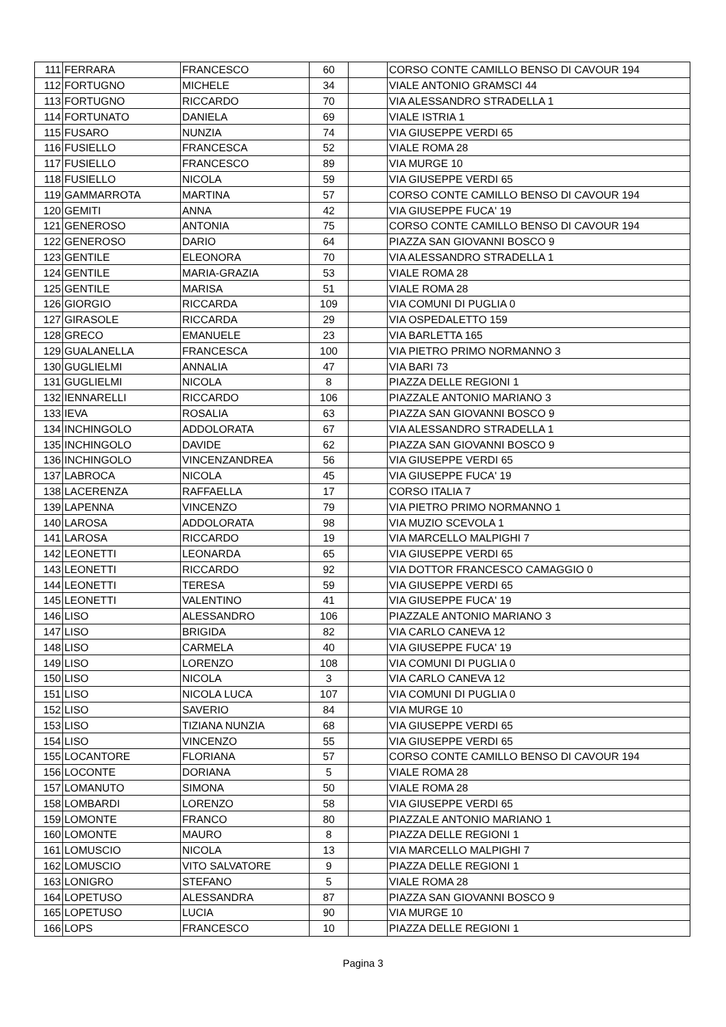| 111 | FERRARA | FRANCESCO | 60 | | CORSO CONTE CAMILLO BENSO DI CAVOUR 194 |
| 112 | FORTUGNO | MICHELE | 34 | | VIALE ANTONIO GRAMSCI 44 |
| 113 | FORTUGNO | RICCARDO | 70 | | VIA ALESSANDRO STRADELLA 1 |
| 114 | FORTUNATO | DANIELA | 69 | | VIALE ISTRIA 1 |
| 115 | FUSARO | NUNZIA | 74 | | VIA GIUSEPPE VERDI 65 |
| 116 | FUSIELLO | FRANCESCA | 52 | | VIALE ROMA 28 |
| 117 | FUSIELLO | FRANCESCO | 89 | | VIA MURGE 10 |
| 118 | FUSIELLO | NICOLA | 59 | | VIA GIUSEPPE VERDI 65 |
| 119 | GAMMARROTA | MARTINA | 57 | | CORSO CONTE CAMILLO BENSO DI CAVOUR 194 |
| 120 | GEMITI | ANNA | 42 | | VIA GIUSEPPE FUCA' 19 |
| 121 | GENEROSO | ANTONIA | 75 | | CORSO CONTE CAMILLO BENSO DI CAVOUR 194 |
| 122 | GENEROSO | DARIO | 64 | | PIAZZA SAN GIOVANNI BOSCO 9 |
| 123 | GENTILE | ELEONORA | 70 | | VIA ALESSANDRO STRADELLA 1 |
| 124 | GENTILE | MARIA-GRAZIA | 53 | | VIALE ROMA 28 |
| 125 | GENTILE | MARISA | 51 | | VIALE ROMA 28 |
| 126 | GIORGIO | RICCARDA | 109 | | VIA COMUNI DI PUGLIA 0 |
| 127 | GIRASOLE | RICCARDA | 29 | | VIA OSPEDALETTO 159 |
| 128 | GRECO | EMANUELE | 23 | | VIA BARLETTA 165 |
| 129 | GUALANELLA | FRANCESCA | 100 | | VIA PIETRO PRIMO NORMANNO 3 |
| 130 | GUGLIELMI | ANNALIA | 47 | | VIA BARI 73 |
| 131 | GUGLIELMI | NICOLA | 8 | | PIAZZA DELLE REGIONI 1 |
| 132 | IENNARELLI | RICCARDO | 106 | | PIAZZALE ANTONIO MARIANO 3 |
| 133 | IEVA | ROSALIA | 63 | | PIAZZA SAN GIOVANNI BOSCO 9 |
| 134 | INCHINGOLO | ADDOLORATA | 67 | | VIA ALESSANDRO STRADELLA 1 |
| 135 | INCHINGOLO | DAVIDE | 62 | | PIAZZA SAN GIOVANNI BOSCO 9 |
| 136 | INCHINGOLO | VINCENZANDREA | 56 | | VIA GIUSEPPE VERDI 65 |
| 137 | LABROCA | NICOLA | 45 | | VIA GIUSEPPE FUCA' 19 |
| 138 | LACERENZA | RAFFAELLA | 17 | | CORSO ITALIA 7 |
| 139 | LAPENNA | VINCENZO | 79 | | VIA PIETRO PRIMO NORMANNO 1 |
| 140 | LAROSA | ADDOLORATA | 98 | | VIA MUZIO SCEVOLA 1 |
| 141 | LAROSA | RICCARDO | 19 | | VIA MARCELLO MALPIGHI 7 |
| 142 | LEONETTI | LEONARDA | 65 | | VIA GIUSEPPE VERDI 65 |
| 143 | LEONETTI | RICCARDO | 92 | | VIA DOTTOR FRANCESCO CAMAGGIO 0 |
| 144 | LEONETTI | TERESA | 59 | | VIA GIUSEPPE VERDI 65 |
| 145 | LEONETTI | VALENTINO | 41 | | VIA GIUSEPPE FUCA' 19 |
| 146 | LISO | ALESSANDRO | 106 | | PIAZZALE ANTONIO MARIANO 3 |
| 147 | LISO | BRIGIDA | 82 | | VIA CARLO CANEVA 12 |
| 148 | LISO | CARMELA | 40 | | VIA GIUSEPPE FUCA' 19 |
| 149 | LISO | LORENZO | 108 | | VIA COMUNI DI PUGLIA 0 |
| 150 | LISO | NICOLA | 3 | | VIA CARLO CANEVA 12 |
| 151 | LISO | NICOLA LUCA | 107 | | VIA COMUNI DI PUGLIA 0 |
| 152 | LISO | SAVERIO | 84 | | VIA MURGE 10 |
| 153 | LISO | TIZIANA NUNZIA | 68 | | VIA GIUSEPPE VERDI 65 |
| 154 | LISO | VINCENZO | 55 | | VIA GIUSEPPE VERDI 65 |
| 155 | LOCANTORE | FLORIANA | 57 | | CORSO CONTE CAMILLO BENSO DI CAVOUR 194 |
| 156 | LOCONTE | DORIANA | 5 | | VIALE ROMA 28 |
| 157 | LOMANUTO | SIMONA | 50 | | VIALE ROMA 28 |
| 158 | LOMBARDI | LORENZO | 58 | | VIA GIUSEPPE VERDI 65 |
| 159 | LOMONTE | FRANCO | 80 | | PIAZZALE ANTONIO MARIANO 1 |
| 160 | LOMONTE | MAURO | 8 | | PIAZZA DELLE REGIONI 1 |
| 161 | LOMUSCIO | NICOLA | 13 | | VIA MARCELLO MALPIGHI 7 |
| 162 | LOMUSCIO | VITO SALVATORE | 9 | | PIAZZA DELLE REGIONI 1 |
| 163 | LONIGRO | STEFANO | 5 | | VIALE ROMA 28 |
| 164 | LOPETUSO | ALESSANDRA | 87 | | PIAZZA SAN GIOVANNI BOSCO 9 |
| 165 | LOPETUSO | LUCIA | 90 | | VIA MURGE 10 |
| 166 | LOPS | FRANCESCO | 10 | | PIAZZA DELLE REGIONI 1 |
Pagina 3